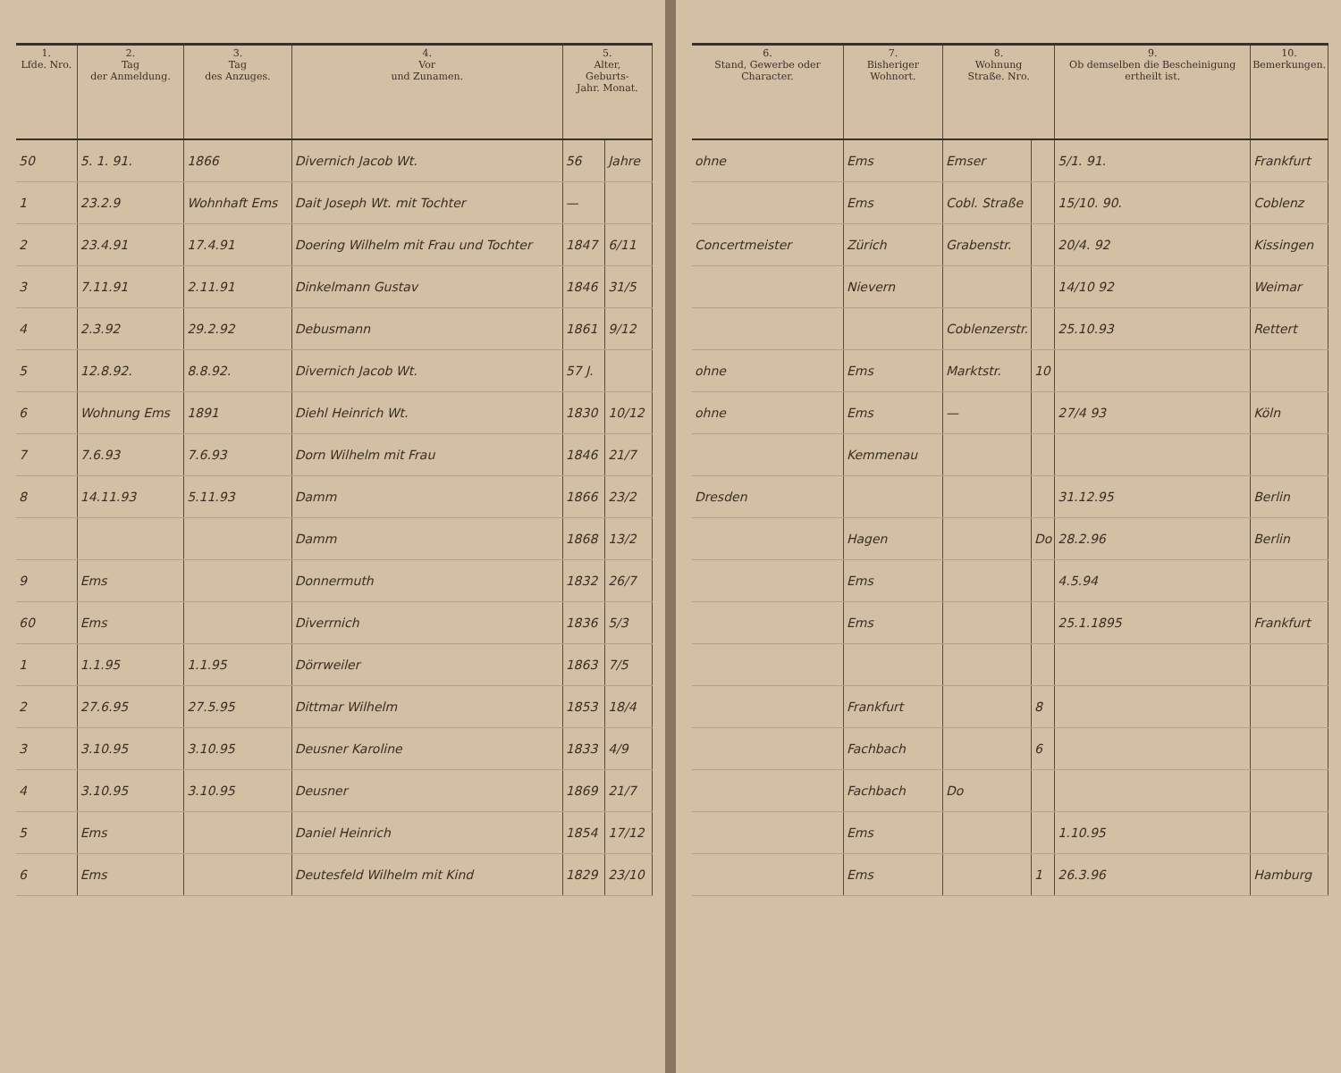| 1. Lfde. Nro. | 2. Tag der Anmeldung. | 3. Tag des Anzuges. | 4. Vor und Zunamen. | 5. Alter, Geburts- Jahr. Monat. | |
| --- | --- | --- | --- | --- | --- |
| 50 | 5. 1. 91. | 1866 | Divernich Jacob Wt. | 56 | Jahre |
| 1 | 23.2.9 | Wohnhaft Ems | Dait Joseph Wt. mit Tochter | — | |
| 2 | 23.4.91 | 17.4.91 | Doering Wilhelm mit Frau und Tochter | 1847 | 6/11 |
| 3 | 7.11.91 | 2.11.91 | Dinkelmann Gustav | 1846 | 31/5 |
| 4 | 2.3.92 | 29.2.92 | Debusmann | 1861 | 9/12 |
| 5 | 12.8.92. | 8.8.92. | Divernich Jacob Wt. | 57 J. | |
| 6 | Wohnung Ems | 1891 | Diehl Heinrich Wt. | 1830 | 10/12 |
| 7 | 7.6.93 | 7.6.93 | Dorn Wilhelm mit Frau | 1846 | 21/7 |
| 8 | 14.11.93 | 5.11.93 | Damm | 1866 | 23/2 |
| | | | Damm | 1868 | 13/2 |
| 9 | Ems | | Donnermuth | 1832 | 26/7 |
| 60 | Ems | | Diverrnich | 1836 | 5/3 |
| 1 | 1.1.95 | 1.1.95 | Dörrweiler | 1863 | 7/5 |
| 2 | 27.6.95 | 27.5.95 | Dittmar Wilhelm | 1853 | 18/4 |
| 3 | 3.10.95 | 3.10.95 | Deusner Karoline | 1833 | 4/9 |
| 4 | 3.10.95 | 3.10.95 | Deusner | 1869 | 21/7 |
| 5 | Ems | | Daniel Heinrich | 1854 | 17/12 |
| 6 | Ems | | Deutesfeld Wilhelm mit Kind | 1829 | 23/10 |
| 6. Stand, Gewerbe oder Character. | 7. Bisheriger Wohnort. | 8. Wohnung Straße. Nro. | | 9. Ob demselben die Bescheinigung ertheilt ist. | 10. Bemerkungen. |
| --- | --- | --- | --- | --- | --- |
| ohne | Ems | Emser | | 5/1. 91. | Frankfurt |
| | Ems | Cobl. Straße | | 15/10. 90. | Coblenz |
| Concertmeister | Zürich | Grabenstr. | | 20/4. 92 | Kissingen |
| | Nievern | | | 14/10 92 | Weimar |
| | | Coblenzerstr. | | 25.10.93 | Rettert |
| ohne | Ems | Marktstr. | 10 | | |
| ohne | Ems | — | | 27/4 93 | Köln |
| | Kemmenau | | | | |
| Dresden | | | | 31.12.95 | Berlin |
| | Hagen | | Do | 28.2.96 | Berlin |
| | Ems | | | 4.5.94 | |
| | Ems | | | 25.1.1895 | Frankfurt |
| | Frankfurt | | 8 | | |
| | Fachbach | | 6 | | |
| | Fachbach | Do | | | |
| | Ems | | | 1.10.95 | |
| | Ems | | 1 | 26.3.96 | Hamburg |